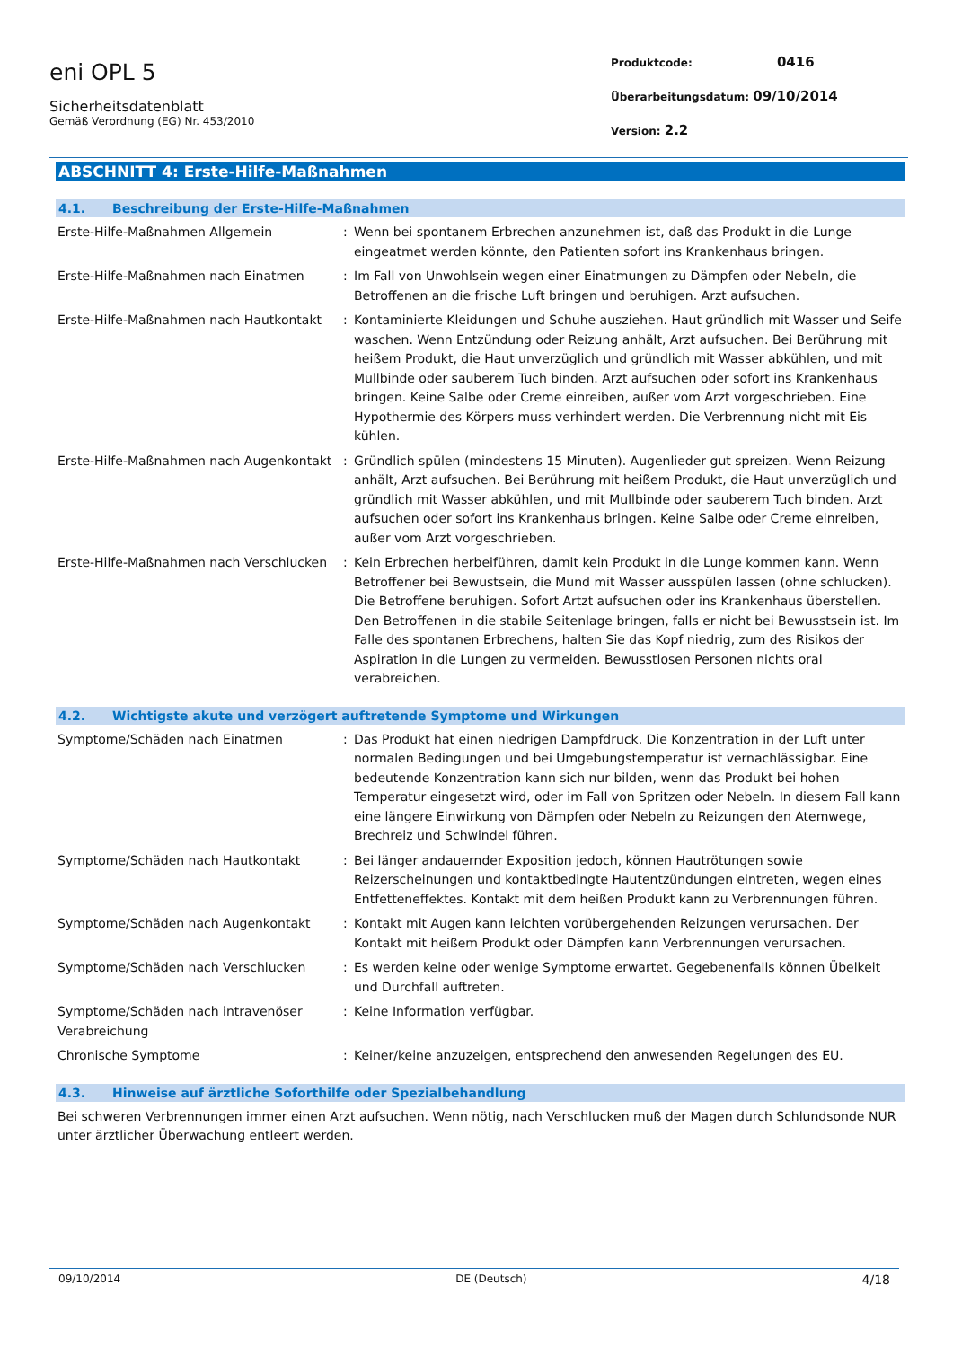eni OPL 5
Sicherheitsdatenblatt
Gemäß Verordnung (EG) Nr. 453/2010
Produktcode: 0416
Überarbeitungsdatum: 09/10/2014
Version: 2.2
ABSCHNITT 4: Erste-Hilfe-Maßnahmen
4.1. Beschreibung der Erste-Hilfe-Maßnahmen
Erste-Hilfe-Maßnahmen Allgemein : Wenn bei spontanem Erbrechen anzunehmen ist, daß das Produkt in die Lunge eingeatmet werden könnte, den Patienten sofort ins Krankenhaus bringen.
Erste-Hilfe-Maßnahmen nach Einatmen : Im Fall von Unwohlsein wegen einer Einatmungen zu Dämpfen oder Nebeln, die Betroffenen an die frische Luft bringen und beruhigen. Arzt aufsuchen.
Erste-Hilfe-Maßnahmen nach Hautkontakt
: Kontaminierte Kleidungen und Schuhe ausziehen. Haut gründlich mit Wasser und Seife waschen. Wenn Entzündung oder Reizung anhält, Arzt aufsuchen. Bei Berührung mit heißem Produkt, die Haut unverzüglich und gründlich mit Wasser abkühlen, und mit Mullbinde oder sauberem Tuch binden. Arzt aufsuchen oder sofort ins Krankenhaus bringen. Keine Salbe oder Creme einreiben, außer vom Arzt vorgeschrieben. Eine Hypothermie des Körpers muss verhindert werden. Die Verbrennung nicht mit Eis kühlen.
Erste-Hilfe-Maßnahmen nach Augenkontakt
: Gründlich spülen (mindestens 15 Minuten). Augenlieder gut spreizen. Wenn Reizung anhält, Arzt aufsuchen. Bei Berührung mit heißem Produkt, die Haut unverzüglich und gründlich mit Wasser abkühlen, und mit Mullbinde oder sauberem Tuch binden. Arzt aufsuchen oder sofort ins Krankenhaus bringen. Keine Salbe oder Creme einreiben, außer vom Arzt vorgeschrieben.
Erste-Hilfe-Maßnahmen nach Verschlucken
: Kein Erbrechen herbeiführen, damit kein Produkt in die Lunge kommen kann. Wenn Betroffener bei Bewustsein, die Mund mit Wasser ausspülen lassen (ohne schlucken). Die Betroffene beruhigen. Sofort Artzt aufsuchen oder ins Krankenhaus überstellen. Den Betroffenen in die stabile Seitenlage bringen, falls er nicht bei Bewusstsein ist. Im Falle des spontanen Erbrechens, halten Sie das Kopf niedrig, zum des Risikos der Aspiration in die Lungen zu vermeiden. Bewusstlosen Personen nichts oral verabreichen.
4.2. Wichtigste akute und verzögert auftretende Symptome und Wirkungen
Symptome/Schäden nach Einatmen : Das Produkt hat einen niedrigen Dampfdruck. Die Konzentration in der Luft unter normalen Bedingungen und bei Umgebungstemperatur ist vernachlässigbar. Eine bedeutende Konzentration kann sich nur bilden, wenn das Produkt bei hohen Temperatur eingesetzt wird, oder im Fall von Spritzen oder Nebeln. In diesem Fall kann eine längere Einwirkung von Dämpfen oder Nebeln zu Reizungen den Atemwege, Brechreiz und Schwindel führen.
Symptome/Schäden nach Hautkontakt : Bei länger andauernder Exposition jedoch, können Hautrötungen sowie Reizerscheinungen und kontaktbedingte Hautentzündungen eintreten, wegen eines Entfetteneffektes. Kontakt mit dem heißen Produkt kann zu Verbrennungen führen.
Symptome/Schäden nach Augenkontakt : Kontakt mit Augen kann leichten vorübergehenden Reizungen verursachen. Der Kontakt mit heißem Produkt oder Dämpfen kann Verbrennungen verursachen.
Symptome/Schäden nach Verschlucken : Es werden keine oder wenige Symptome erwartet. Gegebenenfalls können Übelkeit und Durchfall auftreten.
Symptome/Schäden nach intravenöser Verabreichung
: Keine Information verfügbar.
Chronische Symptome : Keiner/keine anzuzeigen, entsprechend den anwesenden Regelungen des EU.
4.3. Hinweise auf ärztliche Soforthilfe oder Spezialbehandlung
Bei schweren Verbrennungen immer einen Arzt aufsuchen. Wenn nötig, nach Verschlucken muß der Magen durch Schlundsonde NUR unter ärztlicher Überwachung entleert werden.
09/10/2014 DE (Deutsch) 4/18